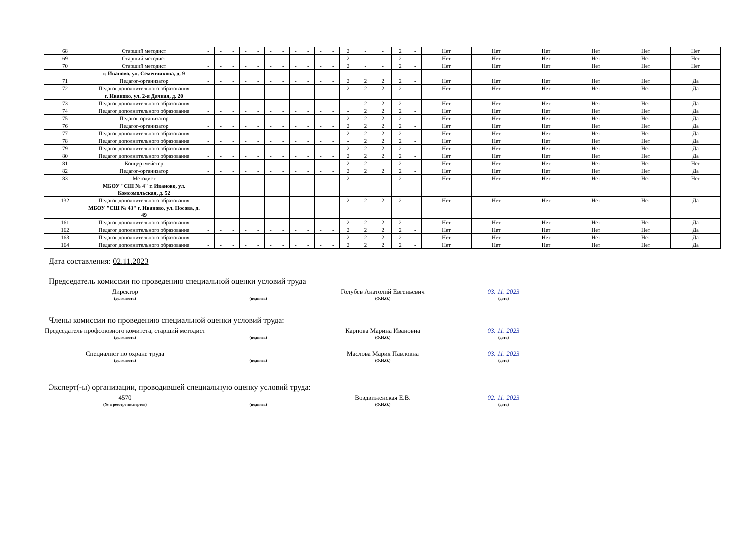| 68 | Старший методист | - | - | - | - | - | - | - | - | - | - | - | 2 | - | - | 2 | - | Нет | Нет | Нет | Нет | Нет | Нет |
| 69 | Старший методист | - | - | - | - | - | - | - | - | - | - | - | 2 | - | - | 2 | - | Нет | Нет | Нет | Нет | Нет | Нет |
| 70 | Старший методист | - | - | - | - | - | - | - | - | - | - | - | 2 | - | - | 2 | - | Нет | Нет | Нет | Нет | Нет | Нет |
| | г. Иваново, ул. Семенчикова, д. 9 | | | | | | | | | | | | | | | | | | | | | | |
| 71 | Педагог-организатор | - | - | - | - | - | - | - | - | - | - | - | 2 | 2 | 2 | 2 | - | Нет | Нет | Нет | Нет | Нет | Да |
| 72 | Педагог дополнительного образования | - | - | - | - | - | - | - | - | - | - | - | 2 | 2 | 2 | 2 | - | Нет | Нет | Нет | Нет | Нет | Да |
| | г. Иваново, ул. 2-я Дачная, д. 20 | | | | | | | | | | | | | | | | | | | | | | |
| 73 | Педагог дополнительного образования | - | - | - | - | - | - | - | - | - | - | - | - | 2 | 2 | 2 | - | Нет | Нет | Нет | Нет | Нет | Да |
| 74 | Педагог дополнительного образования | - | - | - | - | - | - | - | - | - | - | - | - | 2 | 2 | 2 | - | Нет | Нет | Нет | Нет | Нет | Да |
| 75 | Педагог-организатор | - | - | - | - | - | - | - | - | - | - | - | 2 | 2 | 2 | 2 | - | Нет | Нет | Нет | Нет | Нет | Да |
| 76 | Педагог-организатор | - | - | - | - | - | - | - | - | - | - | - | 2 | 2 | 2 | 2 | - | Нет | Нет | Нет | Нет | Нет | Да |
| 77 | Педагог дополнительного образования | - | - | - | - | - | - | - | - | - | - | - | 2 | 2 | 2 | 2 | - | Нет | Нет | Нет | Нет | Нет | Да |
| 78 | Педагог дополнительного образования | - | - | - | - | - | - | - | - | - | - | - | - | 2 | 2 | 2 | - | Нет | Нет | Нет | Нет | Нет | Да |
| 79 | Педагог дополнительного образования | - | - | - | - | - | - | - | - | - | - | - | 2 | 2 | 2 | 2 | - | Нет | Нет | Нет | Нет | Нет | Да |
| 80 | Педагог дополнительного образования | - | - | - | - | - | - | - | - | - | - | - | 2 | 2 | 2 | 2 | - | Нет | Нет | Нет | Нет | Нет | Да |
| 81 | Концертмейстер | - | - | - | - | - | - | - | - | - | - | - | 2 | 2 | - | 2 | - | Нет | Нет | Нет | Нет | Нет | Нет |
| 82 | Педагог-организатор | - | - | - | - | - | - | - | - | - | - | - | 2 | 2 | 2 | 2 | - | Нет | Нет | Нет | Нет | Нет | Да |
| 83 | Методист | - | - | - | - | - | - | - | - | - | - | - | 2 | - | - | 2 | - | Нет | Нет | Нет | Нет | Нет | Нет |
| | МБОУ "СШ № 4" г. Иваново, ул. Комсомольская, д. 52 | | | | | | | | | | | | | | | | | | | | | | |
| 132 | Педагог дополнительного образования | - | - | - | - | - | - | - | - | - | - | - | 2 | 2 | 2 | 2 | - | Нет | Нет | Нет | Нет | Нет | Да |
| | МБОУ "СШ № 43" г. Иваново, ул. Носова, д. 49 | | | | | | | | | | | | | | | | | | | | | | |
| 161 | Педагог дополнительного образования | - | - | - | - | - | - | - | - | - | - | - | 2 | 2 | 2 | 2 | - | Нет | Нет | Нет | Нет | Нет | Да |
| 162 | Педагог дополнительного образования | - | - | - | - | - | - | - | - | - | - | - | 2 | 2 | 2 | 2 | - | Нет | Нет | Нет | Нет | Нет | Да |
| 163 | Педагог дополнительного образования | - | - | - | - | - | - | - | - | - | - | - | 2 | 2 | 2 | 2 | - | Нет | Нет | Нет | Нет | Нет | Да |
| 164 | Педагог дополнительного образования | - | - | - | - | - | - | - | - | - | - | - | 2 | 2 | 2 | 2 | - | Нет | Нет | Нет | Нет | Нет | Да |
Дата составления: 02.11.2023
Председатель комиссии по проведению специальной оценки условий труда
Директор
(должность)
(подпись)
Голубев Анатолий Евгеньевич
(Ф.И.О.)
03. 11. 2023
(дата)
Члены комиссии по проведению специальной оценки условий труда:
Председатель профсоюзного комитета, старший методист
(должность)
(подпись)
Карпова Марина Ивановна
(Ф.И.О.)
03. 11. 2023
(дата)
Специалист по охране труда
(должность)
(подпись)
Маслова Мария Павловна
(Ф.И.О.)
03. 11. 2023
(дата)
Эксперт(-ы) организации, проводившей специальную оценку условий труда:
4570
(№ в реестре экспертов)
(подпись)
Воздвиженская Е.В.
(Ф.И.О.)
02. 11. 2023
(дата)